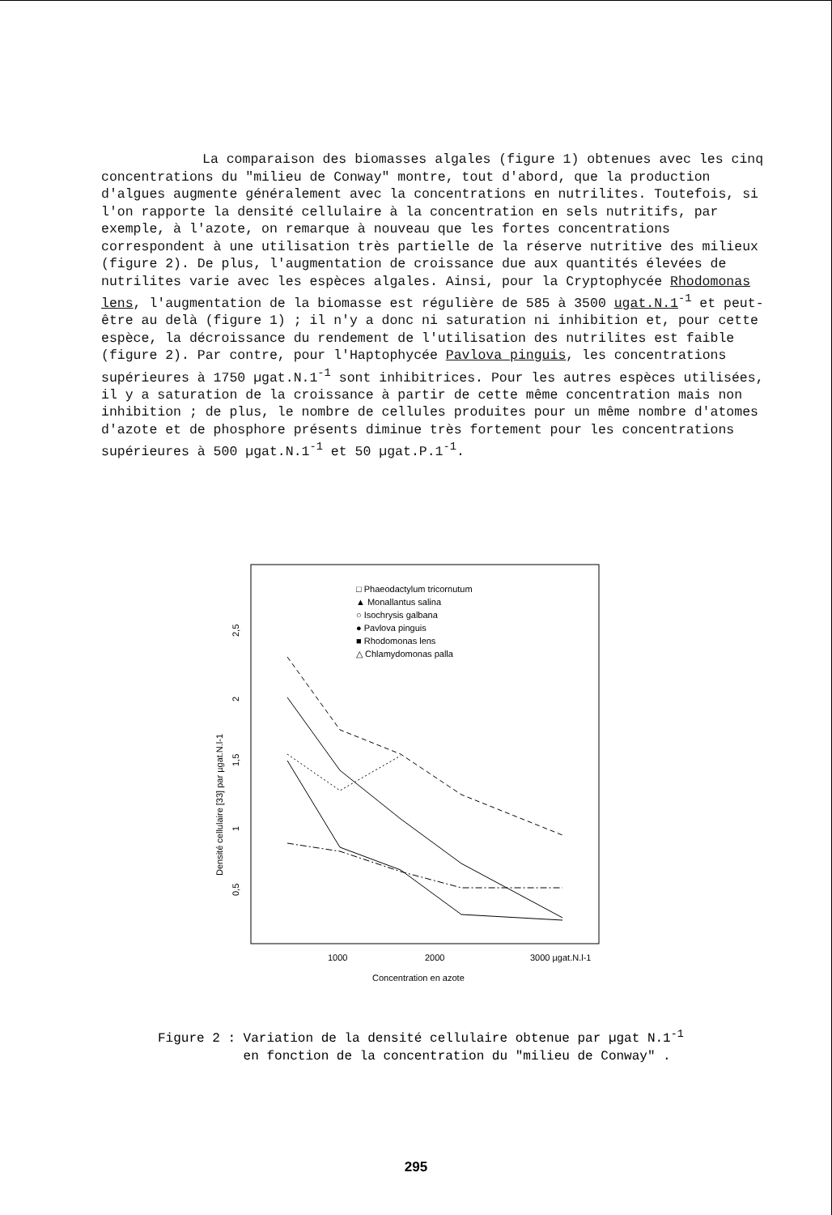La comparaison des biomasses algales (figure 1) obtenues avec les cinq concentrations du "milieu de Conway" montre, tout d'abord, que la production d'algues augmente généralement avec la concentrations en nutrilites. Toutefois, si l'on rapporte la densité cellulaire à la concentration en sels nutritifs, par exemple, à l'azote, on remarque à nouveau que les fortes concentrations correspondent à une utilisation très partielle de la réserve nutritive des milieux (figure 2). De plus, l'augmentation de croissance due aux quantités élevées de nutrilites varie avec les espèces algales. Ainsi, pour la Cryptophycée Rhodomonas lens, l'augmentation de la biomasse est régulière de 585 à 3500 ugat.N.1<sup>-1</sup> et peut-être au delà (figure 1) ; il n'y a donc ni saturation ni inhibition et, pour cette espèce, la décroissance du rendement de l'utilisation des nutrilites est faible (figure 2). Par contre, pour l'Haptophycée Pavlova pinguis, les concentrations supérieures à 1750 µgat.N.1<sup>-1</sup> sont inhibitrices. Pour les autres espèces utilisées, il y a saturation de la croissance à partir de cette même concentration mais non inhibition ; de plus, le nombre de cellules produites pour un même nombre d'atomes d'azote et de phosphore présents diminue très fortement pour les concentrations supérieures à 500 µgat.N.1<sup>-1</sup> et 50 µgat.P.1<sup>-1</sup>.
□ Phaeodactylum tricornutum
▲ Monallantus salina
○ Isochrysis galbana
● Pavlova pinguis
■ Rhodomonas lens
△ Chlamydomonas palla
2,5
2
1,5
1
0,5
Densité cellulaire [33] par µgat.N.l-1
1000
2000
3000 µgat.N.l-1
Concentration en azote
Figure 2 : Variation de la densité cellulaire obtenue par µgat N.1<sup>-1</sup>
en fonction de la concentration du "milieu de Conway" .
295